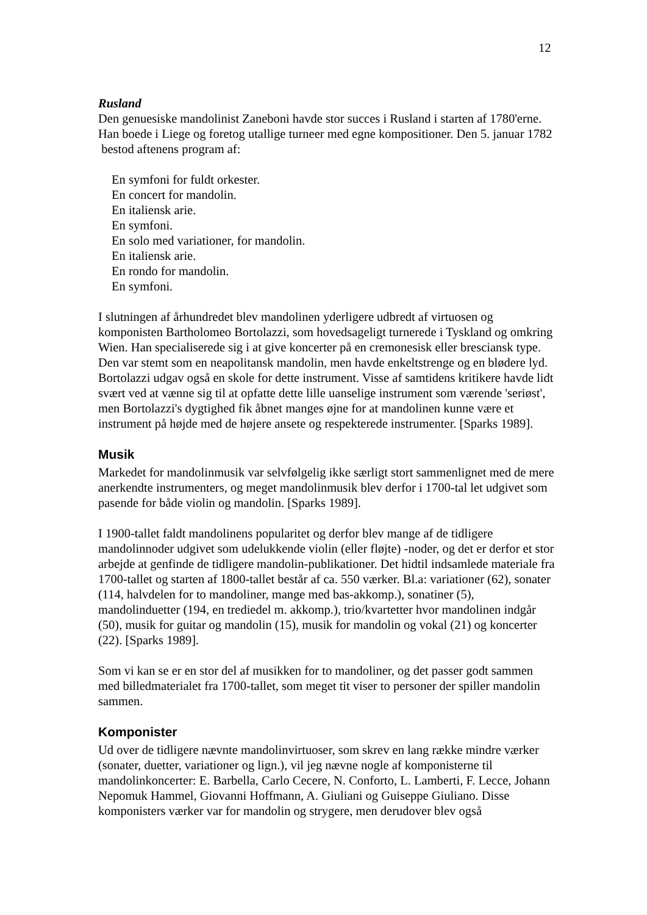12
Rusland
Den genuesiske mandolinist Zaneboni havde stor succes i Rusland i starten af 1780'erne. Han boede i Liege og foretog utallige turneer med egne kompositioner. Den 5. januar 1782 bestod aftenens program af:
En symfoni for fuldt orkester.
En concert for mandolin.
En italiensk arie.
En symfoni.
En solo med variationer, for mandolin.
En italiensk arie.
En rondo for mandolin.
En symfoni.
I slutningen af århundredet blev mandolinen yderligere udbredt af virtuosen og komponisten Bartholomeo Bortolazzi, som hovedsageligt turnerede i Tyskland og omkring Wien. Han specialiserede sig i at give koncerter på en cremonesisk eller bresciansk type. Den var stemt som en neapolitansk mandolin, men havde enkeltstrenge og en blødere lyd. Bortolazzi udgav også en skole for dette instrument. Visse af samtidens kritikere havde lidt svært ved at vænne sig til at opfatte dette lille uanselige instrument som værende 'seriøst', men Bortolazzi's dygtighed fik åbnet manges øjne for at mandolinen kunne være et instrument på højde med de højere ansete og respekterede instrumenter. [Sparks 1989].
Musik
Markedet for mandolinmusik var selvfølgelig ikke særligt stort sammenlignet med de mere anerkendte instrumenters, og meget mandolinmusik blev derfor i 1700-tal let udgivet som pasende for både violin og mandolin. [Sparks 1989].
I 1900-tallet faldt mandolinens popularitet og derfor blev mange af de tidligere mandolinnoder udgivet som udelukkende violin (eller fløjte) -noder, og det er derfor et stor arbejde at genfinde de tidligere mandolin-publikationer. Det hidtil indsamlede materiale fra 1700-tallet og starten af 1800-tallet består af ca. 550 værker. Bl.a: variationer (62), sonater (114, halvdelen for to mandoliner, mange med bas-akkomp.), sonatiner (5), mandolinduetter (194, en trediedel m. akkomp.), trio/kvartetter hvor mandolinen indgår (50), musik for guitar og mandolin (15), musik for mandolin og vokal (21) og koncerter (22). [Sparks 1989].
Som vi kan se er en stor del af musikken for to mandoliner, og det passer godt sammen med billedmaterialet fra 1700-tallet, som meget tit viser to personer der spiller mandolin sammen.
Komponister
Ud over de tidligere nævnte mandolinvirtuoser, som skrev en lang række mindre værker (sonater, duetter, variationer og lign.), vil jeg nævne nogle af komponisterne til mandolinkoncerter: E. Barbella, Carlo Cecere, N. Conforto, L. Lamberti, F. Lecce, Johann Nepomuk Hammel, Giovanni Hoffmann, A. Giuliani og Guiseppe Giuliano. Disse komponisters værker var for mandolin og strygere, men derudover blev også